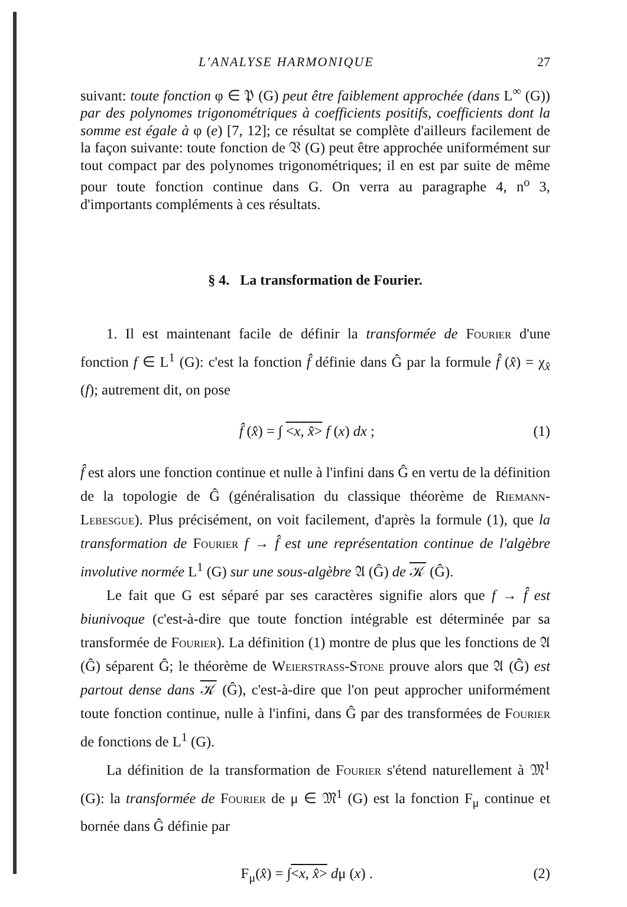L'ANALYSE HARMONIQUE 27
suivant: toute fonction φ ∈ 𝔓 (G) peut être faiblement approchée (dans L<sup>∞</sup> (G)) par des polynomes trigonométriques à coefficients positifs, coefficients dont la somme est égale à φ (e) [7, 12]; ce résultat se complète d'ailleurs facilement de la façon suivante: toute fonction de 𝔙 (G) peut être approchée uniformément sur tout compact par des polynomes trigonométriques; il en est par suite de même pour toute fonction continue dans G. On verra au paragraphe 4, n<sup>o</sup> 3, d'importants compléments à ces résultats.
§ 4. La transformation de Fourier.
1. Il est maintenant facile de définir la transformée de Fourier d'une fonction f ∈ L<sup>1</sup> (G): c'est la fonction f̂ définie dans Ĝ par la formule f̂ (x̂) = χ<sub>x̂</sub> (f); autrement dit, on pose
f̂ (x̂) = ∫ <x, x̂> f (x) dx ; (1)
f̂ est alors une fonction continue et nulle à l'infini dans Ĝ en vertu de la définition de la topologie de Ĝ (généralisation du classique théorème de Riemann-Lebesgue). Plus précisément, on voit facilement, d'après la formule (1), que la transformation de Fourier f → f̂ est une représentation continue de l'algèbre involutive normée L<sup>1</sup> (G) sur une sous-algèbre 𝔄 (Ĝ) de 𝒦 (Ĝ).
Le fait que G est séparé par ses caractères signifie alors que f → f̂ est biunivoque (c'est-à-dire que toute fonction intégrable est déterminée par sa transformée de Fourier). La définition (1) montre de plus que les fonctions de 𝔄 (Ĝ) séparent Ĝ; le théorème de Weierstrass-Stone prouve alors que 𝔄 (Ĝ) est partout dense dans 𝒦 (Ĝ), c'est-à-dire que l'on peut approcher uniformément toute fonction continue, nulle à l'infini, dans Ĝ par des transformées de Fourier de fonctions de L<sup>1</sup> (G).
La définition de la transformation de Fourier s'étend naturellement à 𝔐<sup>1</sup> (G): la transformée de Fourier de μ ∈ 𝔐<sup>1</sup> (G) est la fonction F<sub>μ</sub> continue et bornée dans Ĝ définie par
F<sub>μ</sub>(x̂) = ∫<x, x̂> dμ (x) . (2)